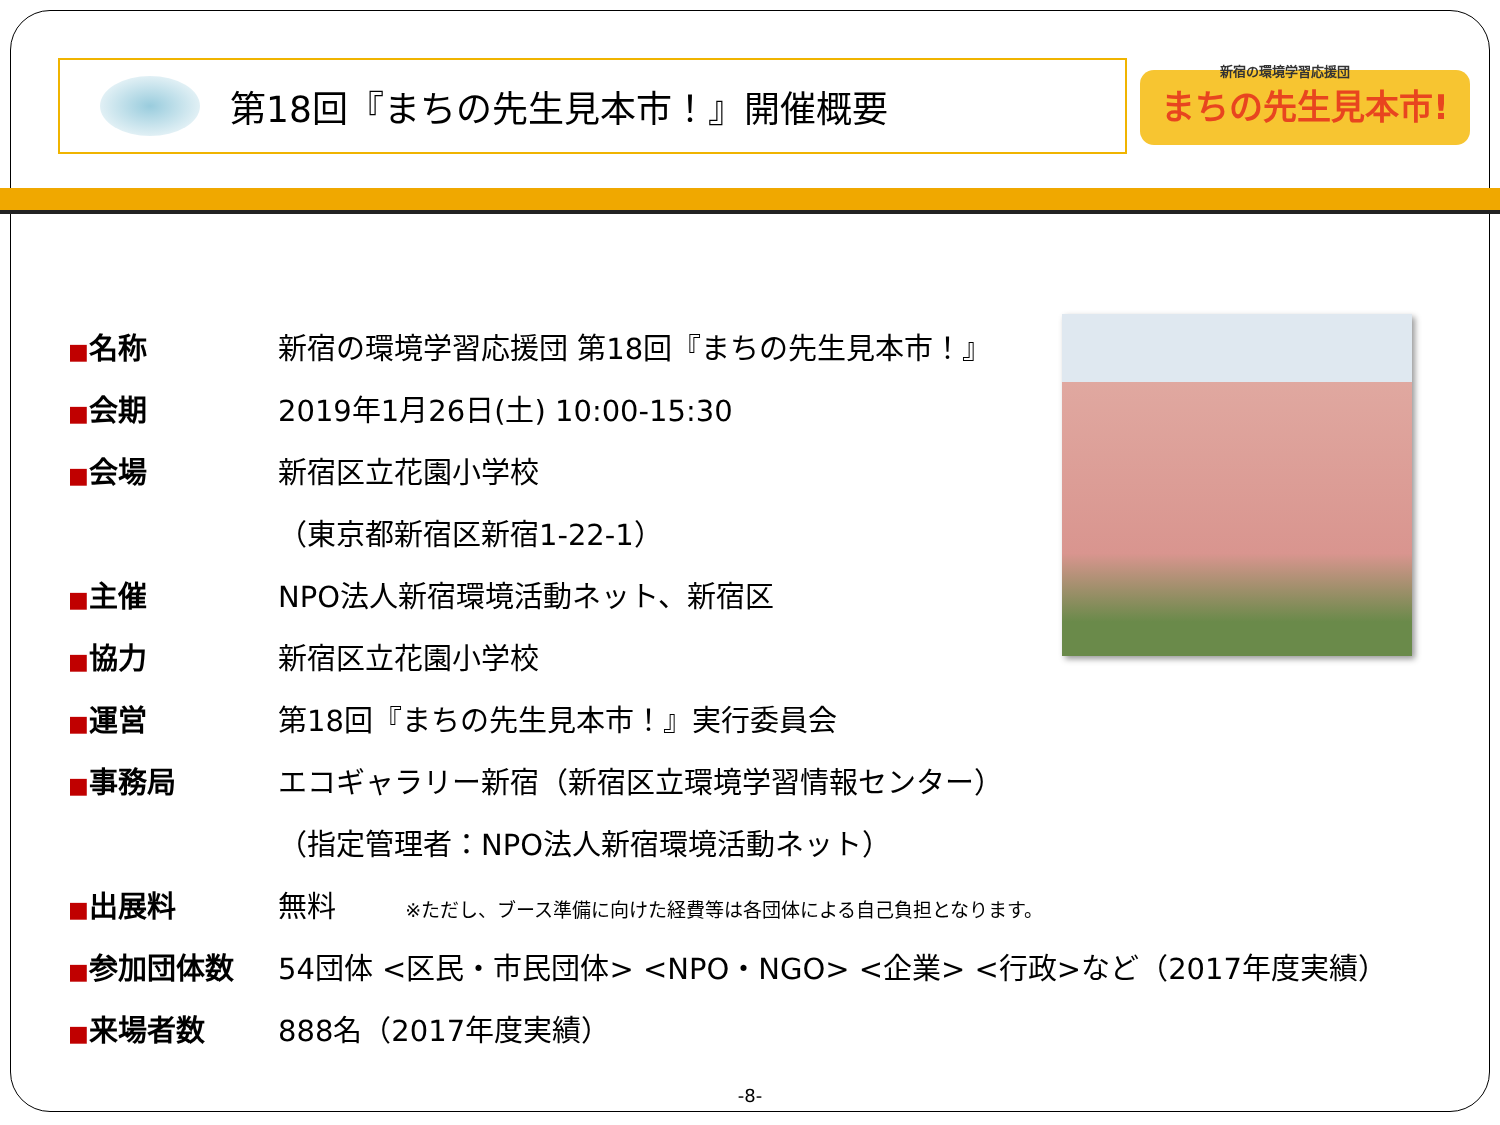第18回『まちの先生見本市！』開催概要
新宿の環境学習応援団
まちの先生見本市!
| ■ 名称 | 新宿の環境学習応援団 第18回『まちの先生見本市！』 |
| ■ 会期 | 2019年1月26日(土) 10:00-15:30 |
| ■ 会場 | 新宿区立花園小学校 |
| | （東京都新宿区新宿1-22-1） |
| ■ 主催 | NPO法人新宿環境活動ネット、新宿区 |
| ■ 協力 | 新宿区立花園小学校 |
| ■ 運営 | 第18回『まちの先生見本市！』実行委員会 |
| ■ 事務局 | エコギャラリー新宿（新宿区立環境学習情報センター） |
| | （指定管理者：NPO法人新宿環境活動ネット） |
| ■ 出展料 | 無料 ※ただし、ブース準備に向けた経費等は各団体による自己負担となります。 |
| ■ 参加団体数 | 54団体 <区民・市民団体> <NPO・NGO> <企業> <行政>など（2017年度実績） |
| ■ 来場者数 | 888名（2017年度実績） |
-8-